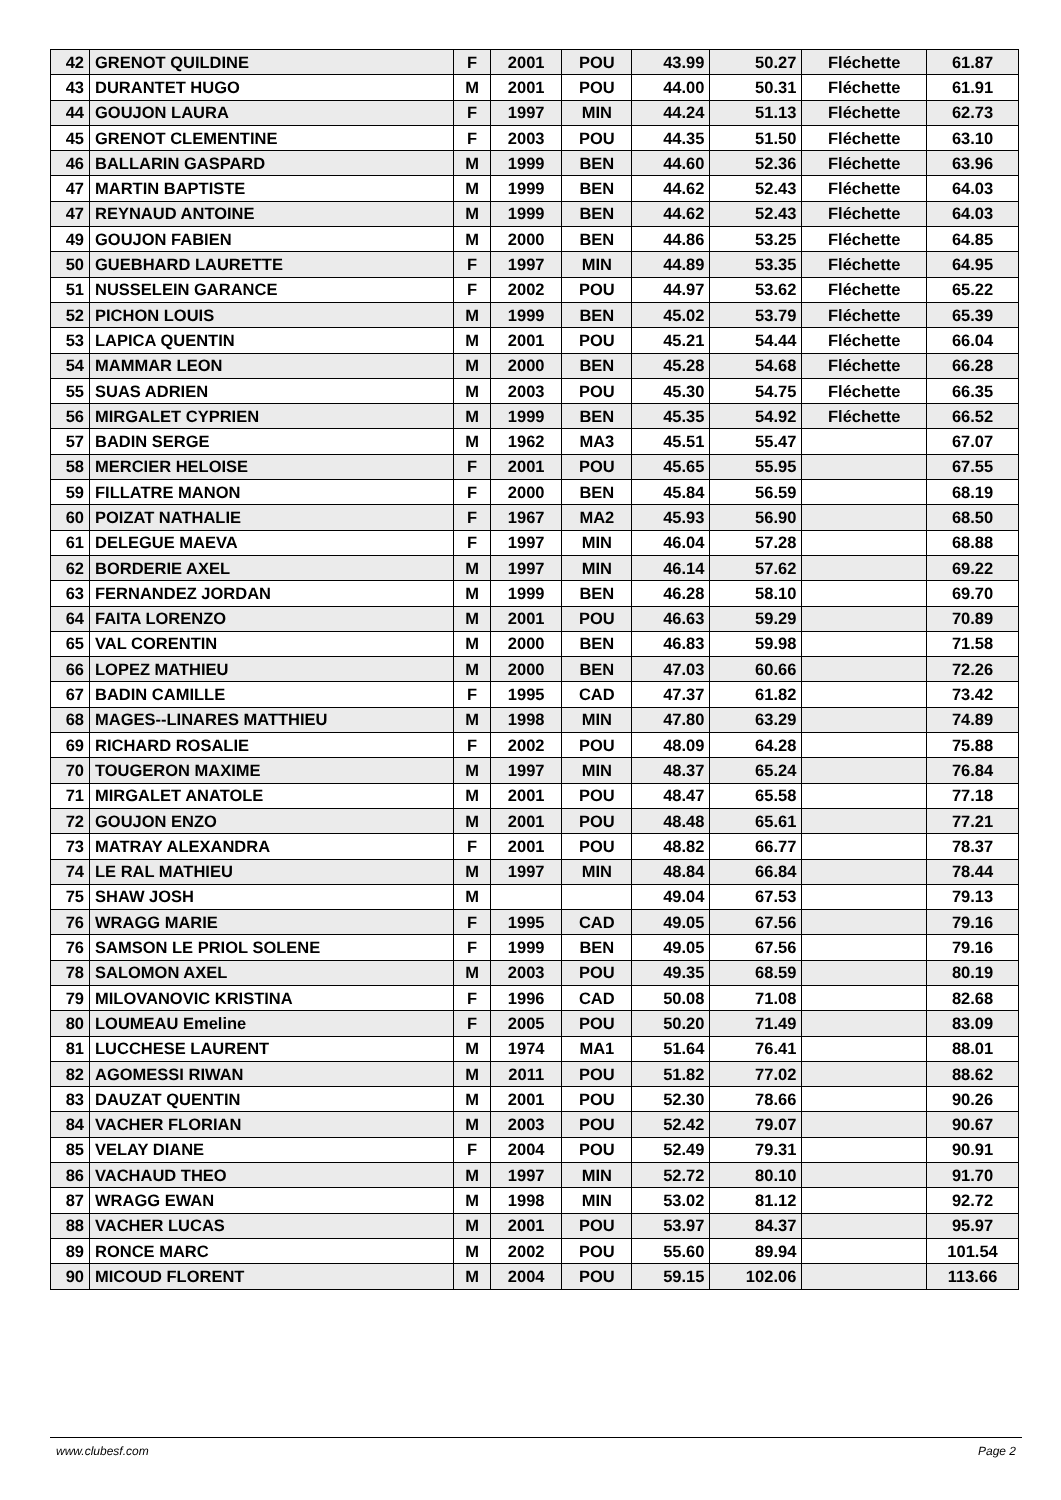| 42 | GRENOT QUILDINE | F | 2001 | POU | 43.99 | 50.27 | Fléchette | 61.87 |
| 43 | DURANTET HUGO | M | 2001 | POU | 44.00 | 50.31 | Fléchette | 61.91 |
| 44 | GOUJON LAURA | F | 1997 | MIN | 44.24 | 51.13 | Fléchette | 62.73 |
| 45 | GRENOT CLEMENTINE | F | 2003 | POU | 44.35 | 51.50 | Fléchette | 63.10 |
| 46 | BALLARIN GASPARD | M | 1999 | BEN | 44.60 | 52.36 | Fléchette | 63.96 |
| 47 | MARTIN BAPTISTE | M | 1999 | BEN | 44.62 | 52.43 | Fléchette | 64.03 |
| 47 | REYNAUD ANTOINE | M | 1999 | BEN | 44.62 | 52.43 | Fléchette | 64.03 |
| 49 | GOUJON FABIEN | M | 2000 | BEN | 44.86 | 53.25 | Fléchette | 64.85 |
| 50 | GUEBHARD LAURETTE | F | 1997 | MIN | 44.89 | 53.35 | Fléchette | 64.95 |
| 51 | NUSSELEIN GARANCE | F | 2002 | POU | 44.97 | 53.62 | Fléchette | 65.22 |
| 52 | PICHON LOUIS | M | 1999 | BEN | 45.02 | 53.79 | Fléchette | 65.39 |
| 53 | LAPICA QUENTIN | M | 2001 | POU | 45.21 | 54.44 | Fléchette | 66.04 |
| 54 | MAMMAR LEON | M | 2000 | BEN | 45.28 | 54.68 | Fléchette | 66.28 |
| 55 | SUAS ADRIEN | M | 2003 | POU | 45.30 | 54.75 | Fléchette | 66.35 |
| 56 | MIRGALET CYPRIEN | M | 1999 | BEN | 45.35 | 54.92 | Fléchette | 66.52 |
| 57 | BADIN SERGE | M | 1962 | MA3 | 45.51 | 55.47 | | 67.07 |
| 58 | MERCIER HELOISE | F | 2001 | POU | 45.65 | 55.95 | | 67.55 |
| 59 | FILLATRE MANON | F | 2000 | BEN | 45.84 | 56.59 | | 68.19 |
| 60 | POIZAT NATHALIE | F | 1967 | MA2 | 45.93 | 56.90 | | 68.50 |
| 61 | DELEGUE MAEVA | F | 1997 | MIN | 46.04 | 57.28 | | 68.88 |
| 62 | BORDERIE AXEL | M | 1997 | MIN | 46.14 | 57.62 | | 69.22 |
| 63 | FERNANDEZ JORDAN | M | 1999 | BEN | 46.28 | 58.10 | | 69.70 |
| 64 | FAITA LORENZO | M | 2001 | POU | 46.63 | 59.29 | | 70.89 |
| 65 | VAL CORENTIN | M | 2000 | BEN | 46.83 | 59.98 | | 71.58 |
| 66 | LOPEZ MATHIEU | M | 2000 | BEN | 47.03 | 60.66 | | 72.26 |
| 67 | BADIN CAMILLE | F | 1995 | CAD | 47.37 | 61.82 | | 73.42 |
| 68 | MAGES--LINARES MATTHIEU | M | 1998 | MIN | 47.80 | 63.29 | | 74.89 |
| 69 | RICHARD ROSALIE | F | 2002 | POU | 48.09 | 64.28 | | 75.88 |
| 70 | TOUGERON MAXIME | M | 1997 | MIN | 48.37 | 65.24 | | 76.84 |
| 71 | MIRGALET ANATOLE | M | 2001 | POU | 48.47 | 65.58 | | 77.18 |
| 72 | GOUJON ENZO | M | 2001 | POU | 48.48 | 65.61 | | 77.21 |
| 73 | MATRAY ALEXANDRA | F | 2001 | POU | 48.82 | 66.77 | | 78.37 |
| 74 | LE RAL MATHIEU | M | 1997 | MIN | 48.84 | 66.84 | | 78.44 |
| 75 | SHAW JOSH | M | | | 49.04 | 67.53 | | 79.13 |
| 76 | WRAGG MARIE | F | 1995 | CAD | 49.05 | 67.56 | | 79.16 |
| 76 | SAMSON LE PRIOL SOLENE | F | 1999 | BEN | 49.05 | 67.56 | | 79.16 |
| 78 | SALOMON AXEL | M | 2003 | POU | 49.35 | 68.59 | | 80.19 |
| 79 | MILOVANOVIC KRISTINA | F | 1996 | CAD | 50.08 | 71.08 | | 82.68 |
| 80 | LOUMEAU Emeline | F | 2005 | POU | 50.20 | 71.49 | | 83.09 |
| 81 | LUCCHESE LAURENT | M | 1974 | MA1 | 51.64 | 76.41 | | 88.01 |
| 82 | AGOMESSI RIWAN | M | 2011 | POU | 51.82 | 77.02 | | 88.62 |
| 83 | DAUZAT QUENTIN | M | 2001 | POU | 52.30 | 78.66 | | 90.26 |
| 84 | VACHER FLORIAN | M | 2003 | POU | 52.42 | 79.07 | | 90.67 |
| 85 | VELAY DIANE | F | 2004 | POU | 52.49 | 79.31 | | 90.91 |
| 86 | VACHAUD THEO | M | 1997 | MIN | 52.72 | 80.10 | | 91.70 |
| 87 | WRAGG EWAN | M | 1998 | MIN | 53.02 | 81.12 | | 92.72 |
| 88 | VACHER LUCAS | M | 2001 | POU | 53.97 | 84.37 | | 95.97 |
| 89 | RONCE MARC | M | 2002 | POU | 55.60 | 89.94 | | 101.54 |
| 90 | MICOUD FLORENT | M | 2004 | POU | 59.15 | 102.06 | | 113.66 |
www.clubesf.com Page 2